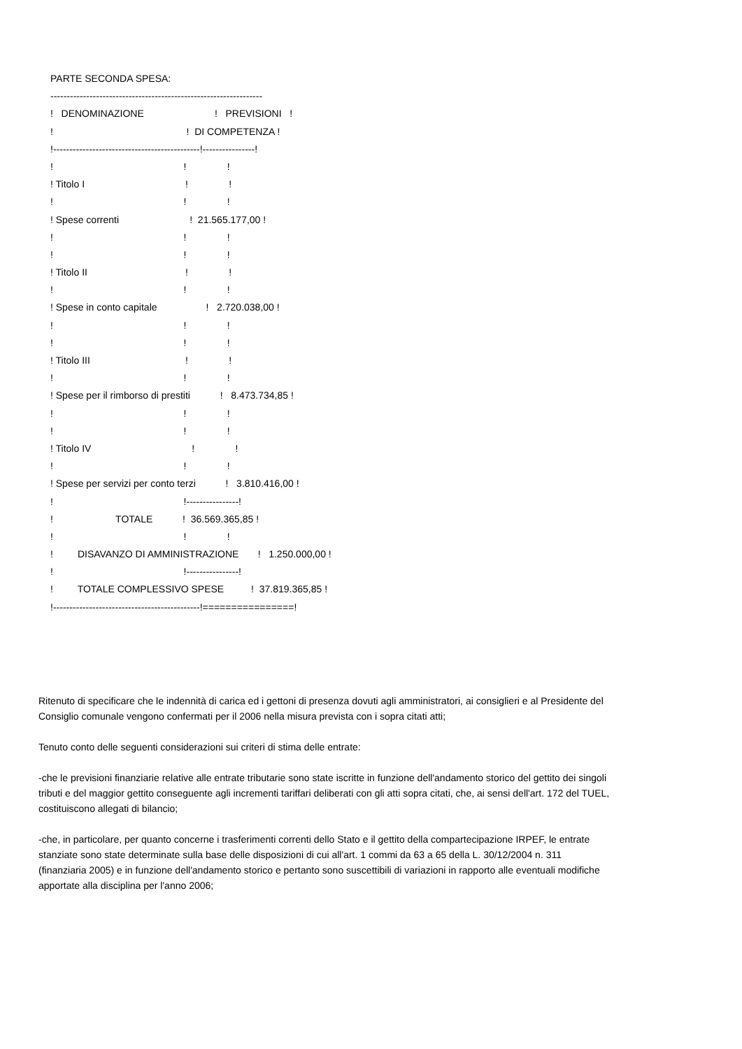PARTE SECONDA SPESA:
-----------------------------------------------------------------
! DENOMINAZIONE ! PREVISIONI !
! ! DI COMPETENZA !
!---------------------------------------------!----------------!
! ! !
! Titolo I ! !
! ! !
! Spese correnti ! 21.565.177,00 !
! ! !
! ! !
! Titolo II ! !
! ! !
! Spese in conto capitale ! 2.720.038,00 !
! ! !
! ! !
! Titolo III ! !
! ! !
! Spese per il rimborso di prestiti ! 8.473.734,85 !
! ! !
! ! !
! Titolo IV ! !
! ! !
! Spese per servizi per conto terzi ! 3.810.416,00 !
! !----------------!
! TOTALE ! 36.569.365,85 !
! ! !
! DISAVANZO DI AMMINISTRAZIONE ! 1.250.000,00 !
! !----------------!
! TOTALE COMPLESSIVO SPESE ! 37.819.365,85 !
!---------------------------------------------!================!
Ritenuto di specificare che le indennità di carica ed i gettoni di presenza dovuti agli amministratori, ai consiglieri e al Presidente del Consiglio comunale vengono confermati per il 2006 nella misura prevista con i sopra citati atti;
Tenuto conto delle seguenti considerazioni sui criteri di stima delle entrate:
-che le previsioni finanziarie relative alle entrate tributarie sono state iscritte in funzione dell'andamento storico del gettito dei singoli tributi e del maggior gettito conseguente agli incrementi tariffari deliberati con gli atti sopra citati, che, ai sensi dell'art. 172 del TUEL, costituiscono allegati di bilancio;
-che, in particolare, per quanto concerne i trasferimenti correnti dello Stato e il gettito della compartecipazione IRPEF, le entrate stanziate sono state determinate sulla base delle disposizioni di cui all'art. 1 commi da 63 a 65 della L. 30/12/2004 n. 311 (finanziaria 2005) e in funzione dell'andamento storico e pertanto sono suscettibili di variazioni in rapporto alle eventuali modifiche apportate alla disciplina per l'anno 2006;